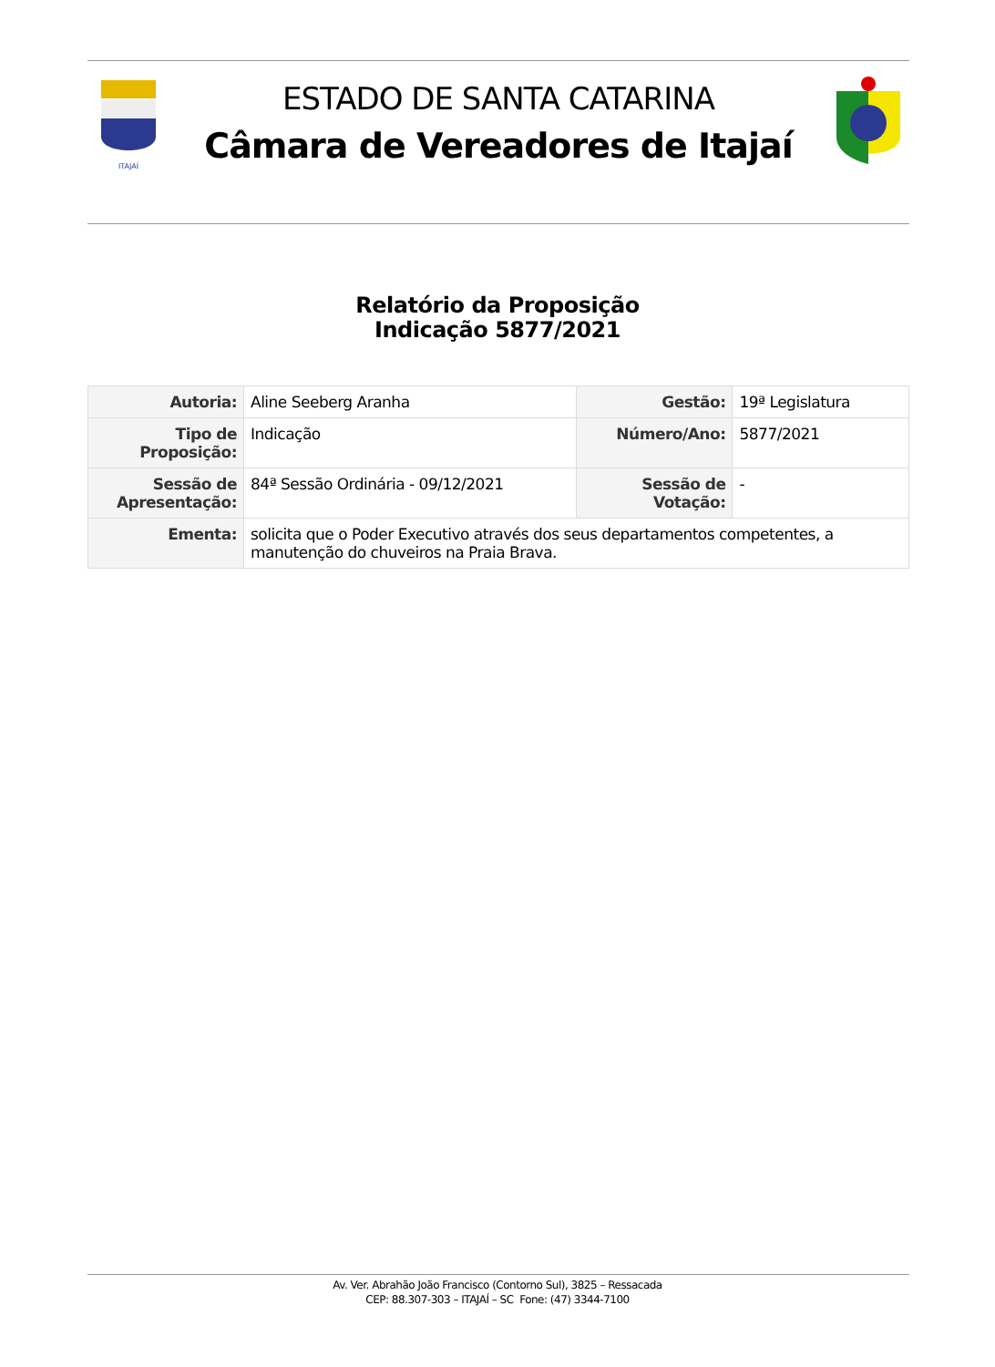ITAJAÍ
ESTADO DE SANTA CATARINA
Câmara de Vereadores de Itajaí
Relatório da Proposição
Indicação 5877/2021
| Autoria: | Aline Seeberg Aranha | Gestão: | 19ª Legislatura |
| Tipo de Proposição: | Indicação | Número/Ano: | 5877/2021 |
| Sessão de Apresentação: | 84ª Sessão Ordinária - 09/12/2021 | Sessão de Votação: | - |
| Ementa: | solicita que o Poder Executivo através dos seus departamentos competentes, a manutenção do chuveiros na Praia Brava. | | |
Av. Ver. Abrahão João Francisco (Contorno Sul), 3825 – Ressacada
CEP: 88.307-303 – ITAJAÍ – SC Fone: (47) 3344-7100